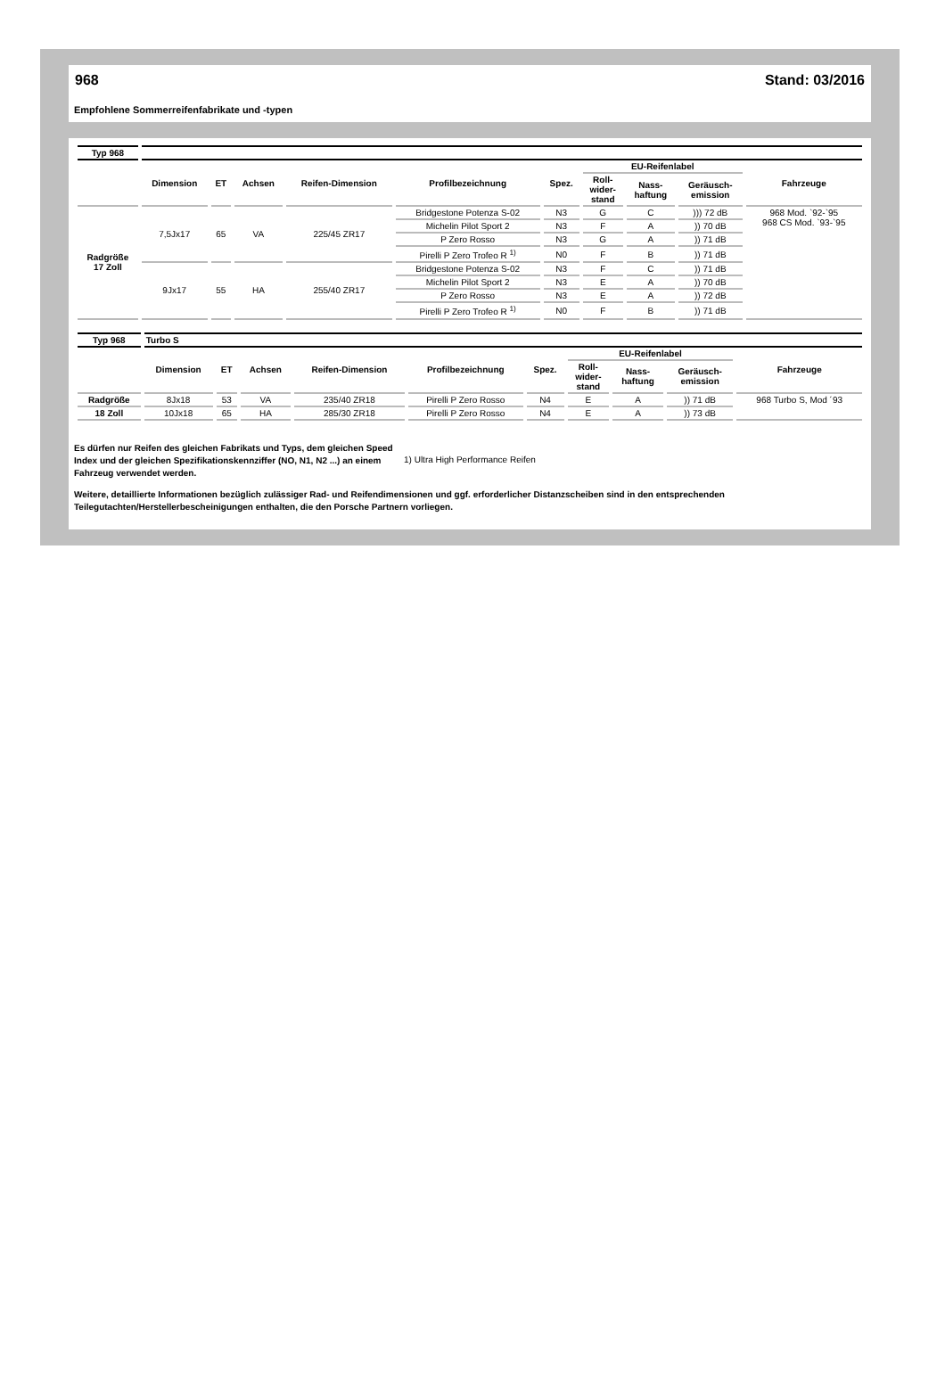968 Stand: 03/2016
Empfohlene Sommerreifenfabrikate und -typen
| Typ 968 | | | | | | | | | | |
| | Dimension | ET | Achsen | Reifen-Dimension | Profilbezeichnung | Spez. | EU-Reifenlabel | | | Fahrzeuge |
| | | | | | | | Roll- wider- stand | Nass- haftung | Geräusch- emission | |
| Radgröße 17 Zoll | 7,5Jx17 | 65 | VA | 225/45 ZR17 | Bridgestone Potenza S-02 | N3 | G | C | ))) 72 dB | 968 Mod. `92-`95 968 CS Mod. `93-`95 |
| | | | | | Michelin Pilot Sport 2 | N3 | F | A | )) 70 dB | |
| | | | | | P Zero Rosso | N3 | G | A | )) 71 dB | |
| | | | | | Pirelli P Zero Trofeo R <sup>1)</sup> | N0 | F | B | )) 71 dB | |
| | 9Jx17 | 55 | HA | 255/40 ZR17 | Bridgestone Potenza S-02 | N3 | F | C | )) 71 dB | |
| | | | | | Michelin Pilot Sport 2 | N3 | E | A | )) 70 dB | |
| | | | | | P Zero Rosso | N3 | E | A | )) 72 dB | |
| | | | | | Pirelli P Zero Trofeo R <sup>1)</sup> | N0 | F | B | )) 71 dB | |
| Typ 968 | Turbo S | | | | | | | | | |
| | Dimension | ET | Achsen | Reifen-Dimension | Profilbezeichnung | Spez. | EU-Reifenlabel | | | Fahrzeuge |
| | | | | | | | Roll- wider- stand | Nass- haftung | Geräusch- emission | |
| Radgröße | 8Jx18 | 53 | VA | 235/40 ZR18 | Pirelli P Zero Rosso | N4 | E | A | )) 71 dB | 968 Turbo S, Mod ´93 |
| 18 Zoll | 10Jx18 | 65 | HA | 285/30 ZR18 | Pirelli P Zero Rosso | N4 | E | A | )) 73 dB | |
Es dürfen nur Reifen des gleichen Fabrikats und Typs, dem gleichen Speed Index und der gleichen Spezifikationskennziffer (NO, N1, N2 ...) an einem Fahrzeug verwendet werden.
1) Ultra High Performance Reifen
Weitere, detaillierte Informationen bezüglich zulässiger Rad- und Reifendimensionen und ggf. erforderlicher Distanzscheiben sind in den entsprechenden Teilegutachten/Herstellerbescheinigungen enthalten, die den Porsche Partnern vorliegen.